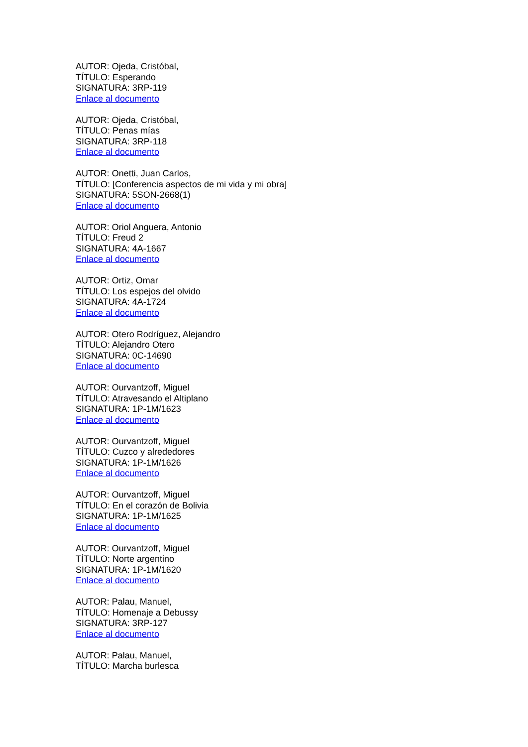AUTOR: Ojeda, Cristóbal,
TÍTULO: Esperando
SIGNATURA: 3RP-119
Enlace al documento
AUTOR: Ojeda, Cristóbal,
TÍTULO: Penas mías
SIGNATURA: 3RP-118
Enlace al documento
AUTOR: Onetti, Juan Carlos,
TÍTULO: [Conferencia aspectos de mi vida y mi obra]
SIGNATURA: 5SON-2668(1)
Enlace al documento
AUTOR: Oriol Anguera, Antonio
TÍTULO: Freud 2
SIGNATURA: 4A-1667
Enlace al documento
AUTOR: Ortiz, Omar
TÍTULO: Los espejos del olvido
SIGNATURA: 4A-1724
Enlace al documento
AUTOR: Otero Rodríguez, Alejandro
TÍTULO: Alejandro Otero
SIGNATURA: 0C-14690
Enlace al documento
AUTOR: Ourvantzoff, Miguel
TÍTULO: Atravesando el Altiplano
SIGNATURA: 1P-1M/1623
Enlace al documento
AUTOR: Ourvantzoff, Miguel
TÍTULO: Cuzco y alrededores
SIGNATURA: 1P-1M/1626
Enlace al documento
AUTOR: Ourvantzoff, Miguel
TÍTULO: En el corazón de Bolivia
SIGNATURA: 1P-1M/1625
Enlace al documento
AUTOR: Ourvantzoff, Miguel
TÍTULO: Norte argentino
SIGNATURA: 1P-1M/1620
Enlace al documento
AUTOR: Palau, Manuel,
TÍTULO: Homenaje a Debussy
SIGNATURA: 3RP-127
Enlace al documento
AUTOR: Palau, Manuel,
TÍTULO: Marcha burlesca